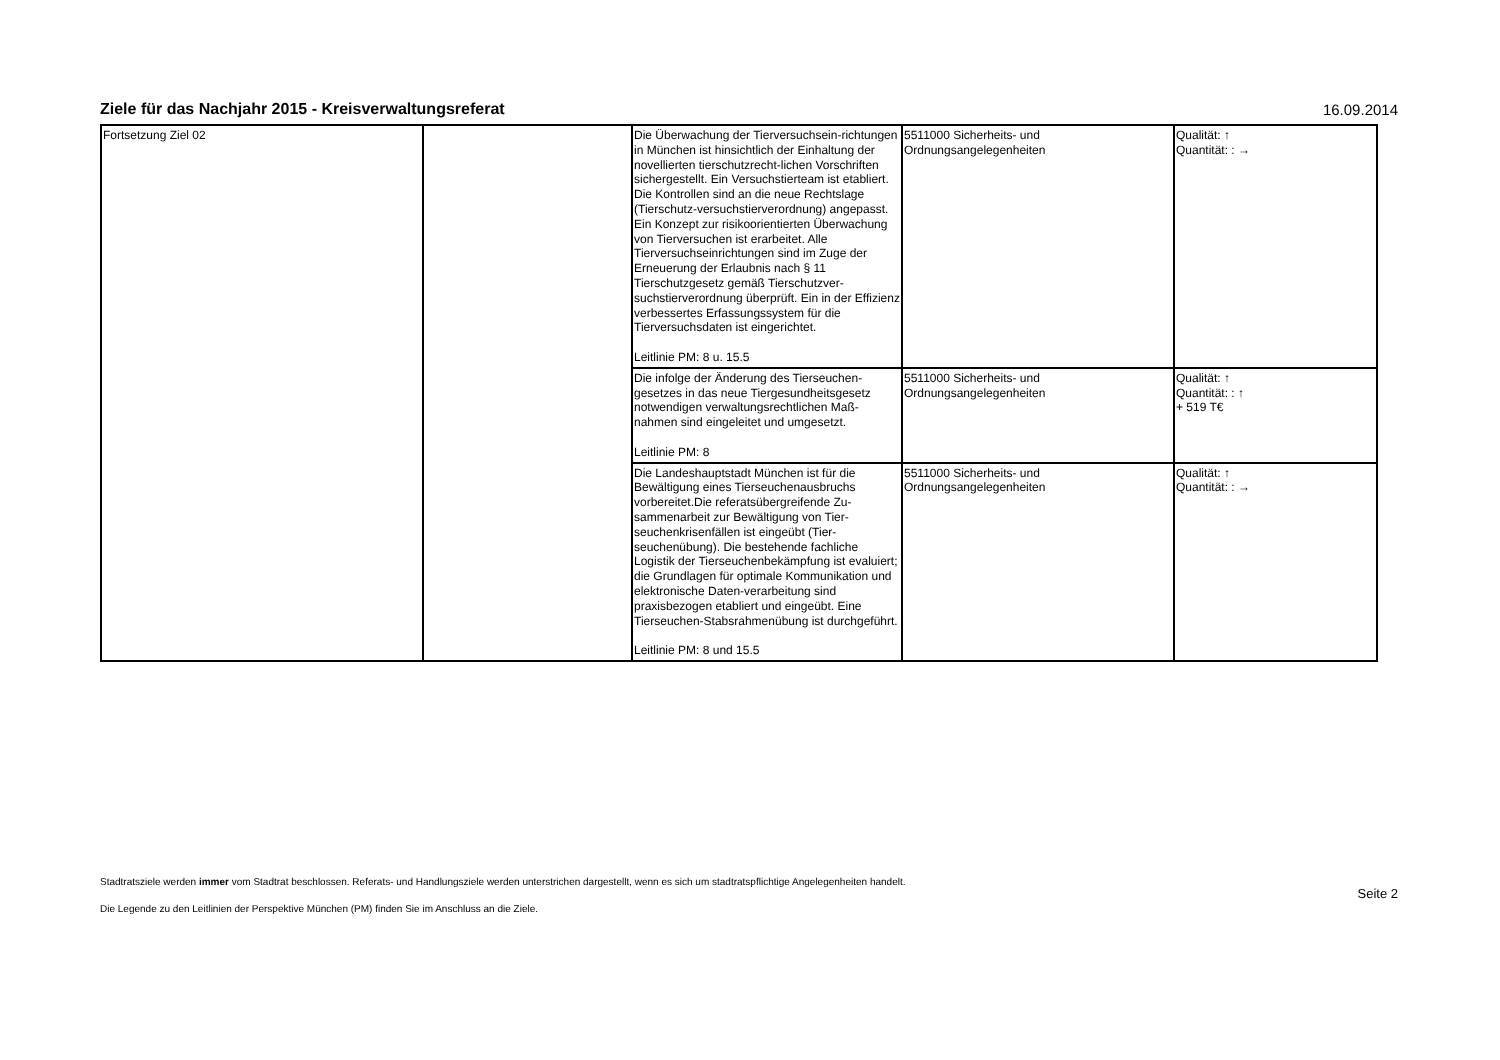Ziele für das Nachjahr 2015 - Kreisverwaltungsreferat
16.09.2014
| Fortsetzung Ziel 02 | | Die Überwachung der Tierversuchsein-richtungen in München ist hinsichtlich der Einhaltung der novellierten tierschutzrecht-lichen Vorschriften sichergestellt. Ein Versuchstierteam ist etabliert. Die Kontrollen sind an die neue Rechtslage (Tierschutz-versuchstierverordnung) angepasst. Ein Konzept zur risikoorientierten Überwachung von Tierversuchen ist erarbeitet. Alle Tierversuchseinrichtungen sind im Zuge der Erneuerung der Erlaubnis nach § 11 Tierschutzgesetz gemäß Tierschutzver-suchstierverordnung überprüft. Ein in der Effizienz verbessertes Erfassungssystem für die Tierversuchsdaten ist eingerichtet. Leitlinie PM: 8 u. 15.5 | 5511000 Sicherheits- und Ordnungsangelegenheiten | Qualität: ↑ Quantität: : → |
| | | Die infolge der Änderung des Tierseuchen-gesetzes in das neue Tiergesundheitsgesetz notwendigen verwaltungsrechtlichen Maß-nahmen sind eingeleitet und umgesetzt. Leitlinie PM: 8 | 5511000 Sicherheits- und Ordnungsangelegenheiten | Qualität: ↑ Quantität: : ↑ + 519 T€ |
| | | Die Landeshauptstadt München ist für die Bewältigung eines Tierseuchenausbruchs vorbereitet.Die referatsübergreifende Zu-sammenarbeit zur Bewältigung von Tier-seuchenkrisenfällen ist eingeübt (Tier-seuchenübung). Die bestehende fachliche Logistik der Tierseuchenbekämpfung ist evaluiert; die Grundlagen für optimale Kommunikation und elektronische Daten-verarbeitung sind praxisbezogen etabliert und eingeübt. Eine Tierseuchen-Stabsrahmenübung ist durchgeführt. Leitlinie PM: 8 und 15.5 | 5511000 Sicherheits- und Ordnungsangelegenheiten | Qualität: ↑ Quantität: : → |
Stadtratsziele werden immer vom Stadtrat beschlossen. Referats- und Handlungsziele werden unterstrichen dargestellt, wenn es sich um stadtratspflichtige Angelegenheiten handelt.
Die Legende zu den Leitlinien der Perspektive München (PM) finden Sie im Anschluss an die Ziele.
Seite 2